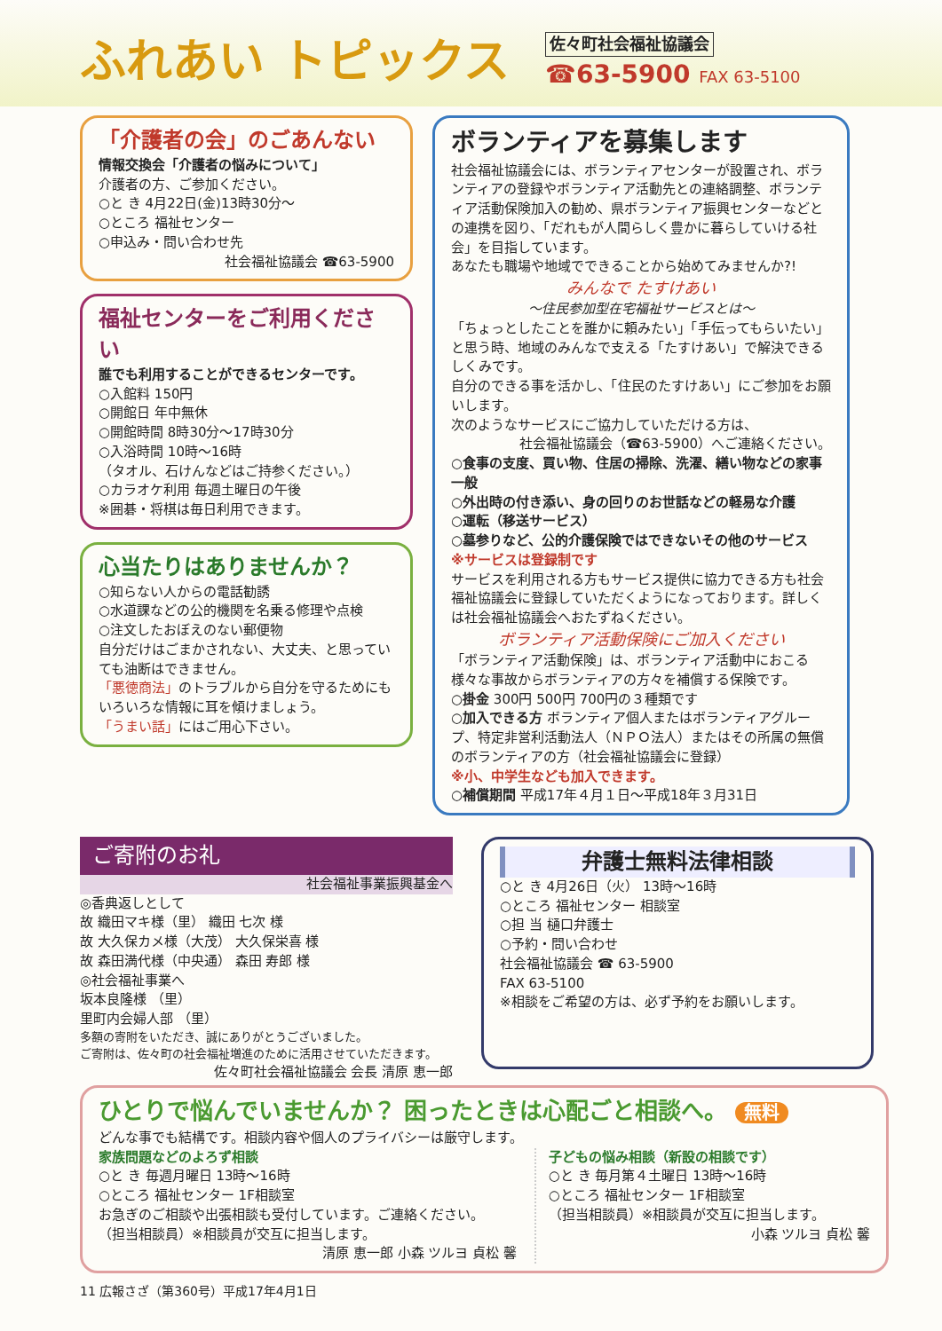ふれあい トピックス
佐々町社会福祉協議会
☎63-5900 FAX 63-5100
「介護者の会」のごあんない
情報交換会「介護者の悩みについて」
介護者の方、ご参加ください。
○と き 4月22日(金)13時30分～
○ところ 福祉センター
○申込み・問い合わせ先
社会福祉協議会 ☎63-5900
福祉センターをご利用ください
誰でも利用することができるセンターです。
○入館料 150円
○開館日 年中無休
○開館時間 8時30分～17時30分
○入浴時間 10時～16時
（タオル、石けんなどはご持参ください。）
○カラオケ利用 毎週土曜日の午後
※囲碁・将棋は毎日利用できます。
心当たりはありませんか？
○知らない人からの電話勧誘
○水道課などの公的機関を名乗る修理や点検
○注文したおぼえのない郵便物
自分だけはごまかされない、大丈夫、と思っていても油断はできません。
「悪徳商法」のトラブルから自分を守るためにもいろいろな情報に耳を傾けましょう。
「うまい話」にはご用心下さい。
ボランティアを募集します
社会福祉協議会には、ボランティアセンターが設置され、ボランティアの登録やボランティア活動先との連絡調整、ボランティア活動保険加入の勧め、県ボランティア振興センターなどとの連携を図り、「だれもが人間らしく豊かに暮らしていける社会」を目指しています。
あなたも職場や地域でできることから始めてみませんか?!
みんなで たすけあい
～住民参加型在宅福祉サービスとは～
「ちょっとしたことを誰かに頼みたい」「手伝ってもらいたい」と思う時、地域のみんなで支える「たすけあい」で解決できるしくみです。
自分のできる事を活かし、「住民のたすけあい」にご参加をお願いします。
次のようなサービスにご協力していただける方は、
社会福祉協議会（☎63-5900）へご連絡ください。
○食事の支度、買い物、住居の掃除、洗濯、繕い物などの家事一般
○外出時の付き添い、身の回りのお世話などの軽易な介護
○運転（移送サービス）
○墓参りなど、公的介護保険ではできないその他のサービス
※サービスは登録制です
サービスを利用される方もサービス提供に協力できる方も社会福祉協議会に登録していただくようになっております。詳しくは社会福祉協議会へおたずねください。
ボランティア活動保険にご加入ください
「ボランティア活動保険」は、ボランティア活動中におこる様々な事故からボランティアの方々を補償する保険です。
○掛金 300円 500円 700円の３種類です
○加入できる方 ボランティア個人またはボランティアグループ、特定非営利活動法人（ＮＰＯ法人）またはその所属の無償のボランティアの方（社会福祉協議会に登録）
※小、中学生なども加入できます。
○補償期間 平成17年４月１日～平成18年３月31日
ご寄附のお礼
社会福祉事業振興基金へ
◎香典返しとして
故 織田マキ様（里） 織田 七次 様
故 大久保カメ様（大茂） 大久保栄喜 様
故 森田満代様（中央通） 森田 寿郎 様
◎社会福祉事業へ
坂本良隆様 （里）
里町内会婦人部 （里）
多額の寄附をいただき、誠にありがとうございました。
ご寄附は、佐々町の社会福祉増進のために活用させていただきます。
佐々町社会福祉協議会 会長 清原 恵一郎
弁護士無料法律相談
○と き 4月26日（火） 13時～16時
○ところ 福祉センター 相談室
○担 当 樋口弁護士
○予約・問い合わせ
社会福祉協議会 ☎ 63-5900
FAX 63-5100
※相談をご希望の方は、必ず予約をお願いします。
ひとりで悩んでいませんか？ 困ったときは心配ごと相談へ。 無料
どんな事でも結構です。相談内容や個人のプライバシーは厳守します。
家族問題などのよろず相談
○と き 毎週月曜日 13時～16時
○ところ 福祉センター 1F相談室
お急ぎのご相談や出張相談も受付しています。ご連絡ください。
（担当相談員）※相談員が交互に担当します。
清原 恵一郎 小森 ツルヨ 貞松 馨
子どもの悩み相談（新設の相談です）
○と き 毎月第４土曜日 13時～16時
○ところ 福祉センター 1F相談室
（担当相談員）※相談員が交互に担当します。
小森 ツルヨ 貞松 馨
11 広報さざ（第360号）平成17年4月1日